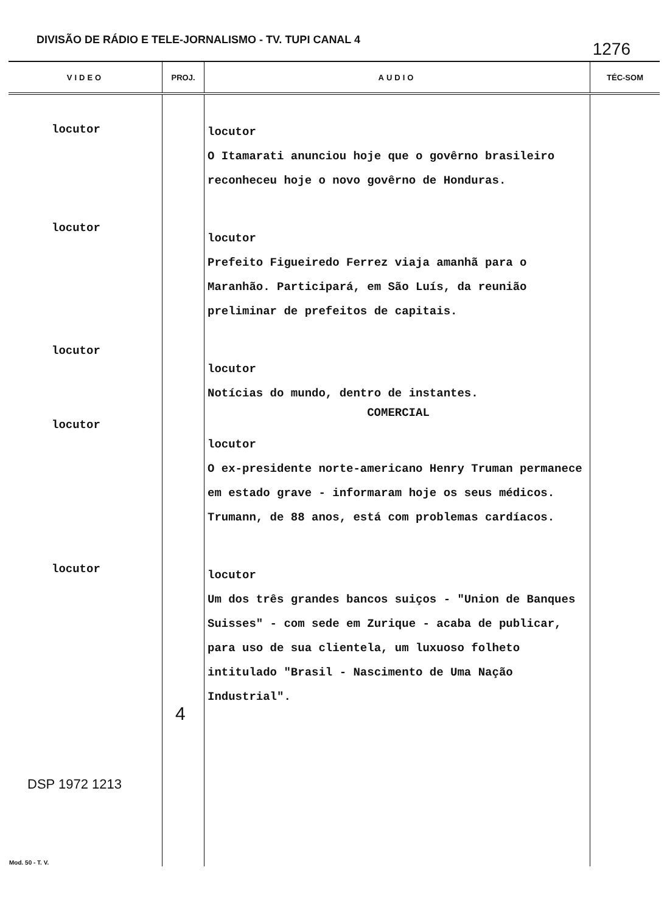DIVISÃO DE RÁDIO E TELE-JORNALISMO - TV. TUPI CANAL 4
1276
| VIDEO | PROJ. | AUDIO | TÉC-SOM |
| --- | --- | --- | --- |
| locutor locutor locutor locutor locutor DSP 1972 1213 Mod. 50 - T. V. | 4 | locutor O Itamarati anunciou hoje que o govêrno brasileiro reconheceu hoje o novo govêrno de Honduras. locutor Prefeito Figueiredo Ferrez viaja amanhã para o Maranhão. Participará, em São Luís, da reunião preliminar de prefeitos de capitais. locutor Notícias do mundo, dentro de instantes. COMERCIAL locutor O ex-presidente norte-americano Henry Truman permanece em estado grave - informaram hoje os seus médicos. Trumann, de 88 anos, está com problemas cardíacos. locutor Um dos três grandes bancos suiços - "Union de Banques Suisses" - com sede em Zurique - acaba de publicar, para uso de sua clientela, um luxuoso folheto intitulado "Brasil - Nascimento de Uma Nação Industrial". | |